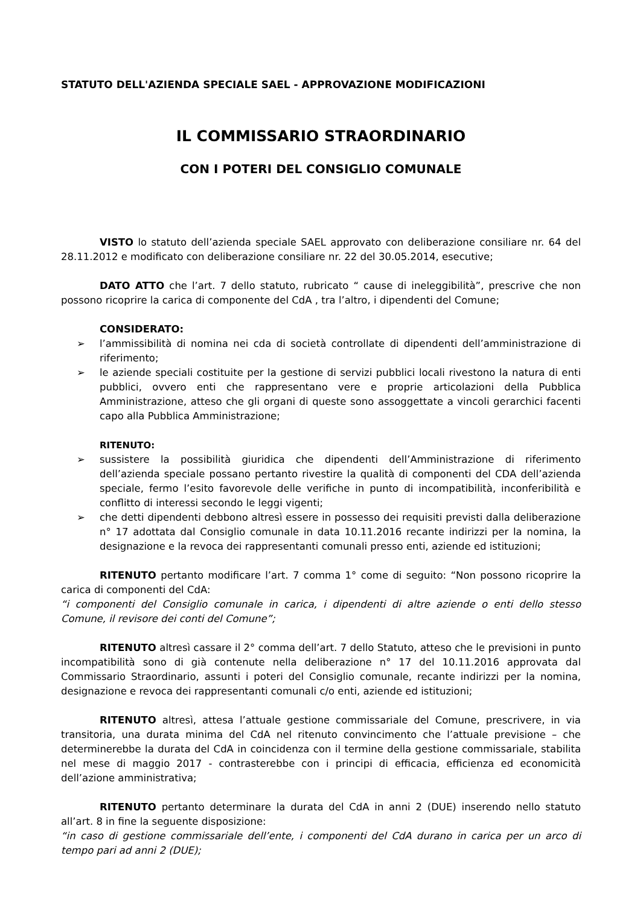STATUTO DELL'AZIENDA SPECIALE SAEL - APPROVAZIONE MODIFICAZIONI
IL COMMISSARIO STRAORDINARIO
CON I POTERI DEL CONSIGLIO COMUNALE
VISTO lo statuto dell’azienda speciale SAEL approvato con deliberazione consiliare nr. 64 del 28.11.2012 e modificato con deliberazione consiliare nr. 22 del 30.05.2014, esecutive;
DATO ATTO che l’art. 7 dello statuto, rubricato “ cause di ineleggibilità”, prescrive che non possono ricoprire la carica di componente del CdA , tra l’altro, i dipendenti del Comune;
CONSIDERATO:
➢ l’ammissibilità di nomina nei cda di società controllate di dipendenti dell’amministrazione di riferimento;
➢ le aziende speciali costituite per la gestione di servizi pubblici locali rivestono la natura di enti pubblici, ovvero enti che rappresentano vere e proprie articolazioni della Pubblica Amministrazione, atteso che gli organi di queste sono assoggettate a vincoli gerarchici facenti capo alla Pubblica Amministrazione;
RITENUTO:
➢ sussistere la possibilità giuridica che dipendenti dell’Amministrazione di riferimento dell’azienda speciale possano pertanto rivestire la qualità di componenti del CDA dell’azienda speciale, fermo l’esito favorevole delle verifiche in punto di incompatibilità, inconferibilità e conflitto di interessi secondo le leggi vigenti;
➢ che detti dipendenti debbono altresì essere in possesso dei requisiti previsti dalla deliberazione n° 17 adottata dal Consiglio comunale in data 10.11.2016 recante indirizzi per la nomina, la designazione e la revoca dei rappresentanti comunali presso enti, aziende ed istituzioni;
RITENUTO pertanto modificare l’art. 7 comma 1° come di seguito: “Non possono ricoprire la carica di componenti del CdA:
“i componenti del Consiglio comunale in carica, i dipendenti di altre aziende o enti dello stesso Comune, il revisore dei conti del Comune”;
RITENUTO altresì cassare il 2° comma dell’art. 7 dello Statuto, atteso che le previsioni in punto incompatibilità sono di già contenute nella deliberazione n° 17 del 10.11.2016 approvata dal Commissario Straordinario, assunti i poteri del Consiglio comunale, recante indirizzi per la nomina, designazione e revoca dei rappresentanti comunali c/o enti, aziende ed istituzioni;
RITENUTO altresì, attesa l’attuale gestione commissariale del Comune, prescrivere, in via transitoria, una durata minima del CdA nel ritenuto convincimento che l’attuale previsione – che determinerebbe la durata del CdA in coincidenza con il termine della gestione commissariale, stabilita nel mese di maggio 2017 - contrasterebbe con i principi di efficacia, efficienza ed economicità dell’azione amministrativa;
RITENUTO pertanto determinare la durata del CdA in anni 2 (DUE) inserendo nello statuto all’art. 8 in fine la seguente disposizione:
“in caso di gestione commissariale dell’ente, i componenti del CdA durano in carica per un arco di tempo pari ad anni 2 (DUE);